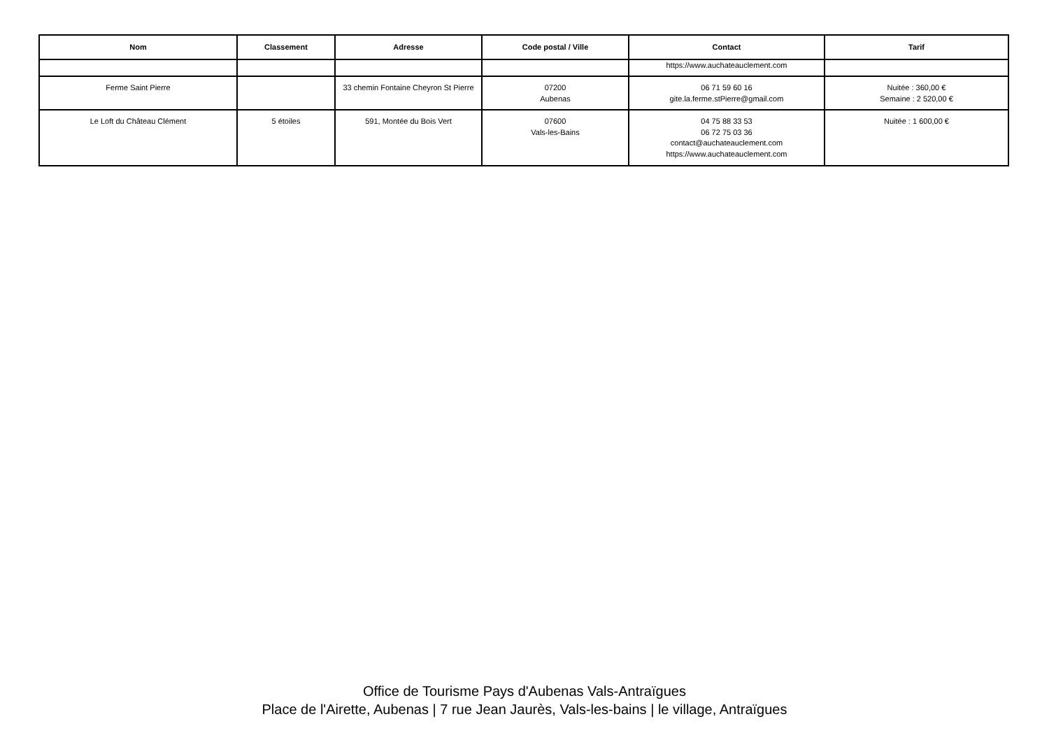| Nom | Classement | Adresse | Code postal / Ville | Contact | Tarif |
| --- | --- | --- | --- | --- | --- |
| | | | | https://www.auchateauclement.com | |
| Ferme Saint Pierre | | 33 chemin Fontaine Cheyron St Pierre | 07200 Aubenas | 06 71 59 60 16 gite.la.ferme.stPierre@gmail.com | Nuitée : 360,00 € Semaine : 2 520,00 € |
| Le Loft du Château Clément | 5 étoiles | 591, Montée du Bois Vert | 07600 Vals-les-Bains | 04 75 88 33 53 06 72 75 03 36 contact@auchateauclement.com https://www.auchateauclement.com | Nuitée : 1 600,00 € |
Office de Tourisme Pays d'Aubenas Vals-Antraïgues
Place de l'Airette, Aubenas | 7 rue Jean Jaurès, Vals-les-bains | le village, Antraïgues